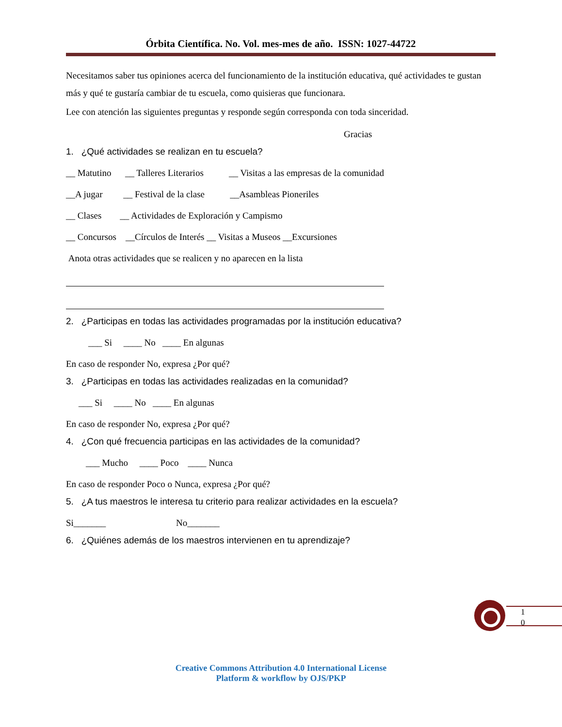Órbita Científica. No. Vol. mes-mes de año. ISSN: 1027-44722
Necesitamos saber tus opiniones acerca del funcionamiento de la institución educativa, qué actividades te gustan más y qué te gustaría cambiar de tu escuela, como quisieras que funcionara.
Lee con atención las siguientes preguntas y responde según corresponda con toda sinceridad.
Gracias
1. ¿Qué actividades se realizan en tu escuela?
__ Matutino __ Talleres Literarios __ Visitas a las empresas de la comunidad
__A jugar __ Festival de la clase __Asambleas Pioneriles
__ Clases __ Actividades de Exploración y Campismo
__ Concursos __Círculos de Interés __ Visitas a Museos __Excursiones
Anota otras actividades que se realicen y no aparecen en la lista
2. ¿Participas en todas las actividades programadas por la institución educativa?
___ Si ____ No ____ En algunas
En caso de responder No, expresa ¿Por qué?
3. ¿Participas en todas las actividades realizadas en la comunidad?
___ Si ____ No ____ En algunas
En caso de responder No, expresa ¿Por qué?
4. ¿Con qué frecuencia participas en las actividades de la comunidad?
___ Mucho ____ Poco ____ Nunca
En caso de responder Poco o Nunca, expresa ¿Por qué?
5. ¿A tus maestros le interesa tu criterio para realizar actividades en la escuela?
Si_______ No_______
6. ¿Quiénes además de los maestros intervienen en tu aprendizaje?
1 0
Creative Commons Attribution 4.0 International License
Platform & workflow by OJS/PKP